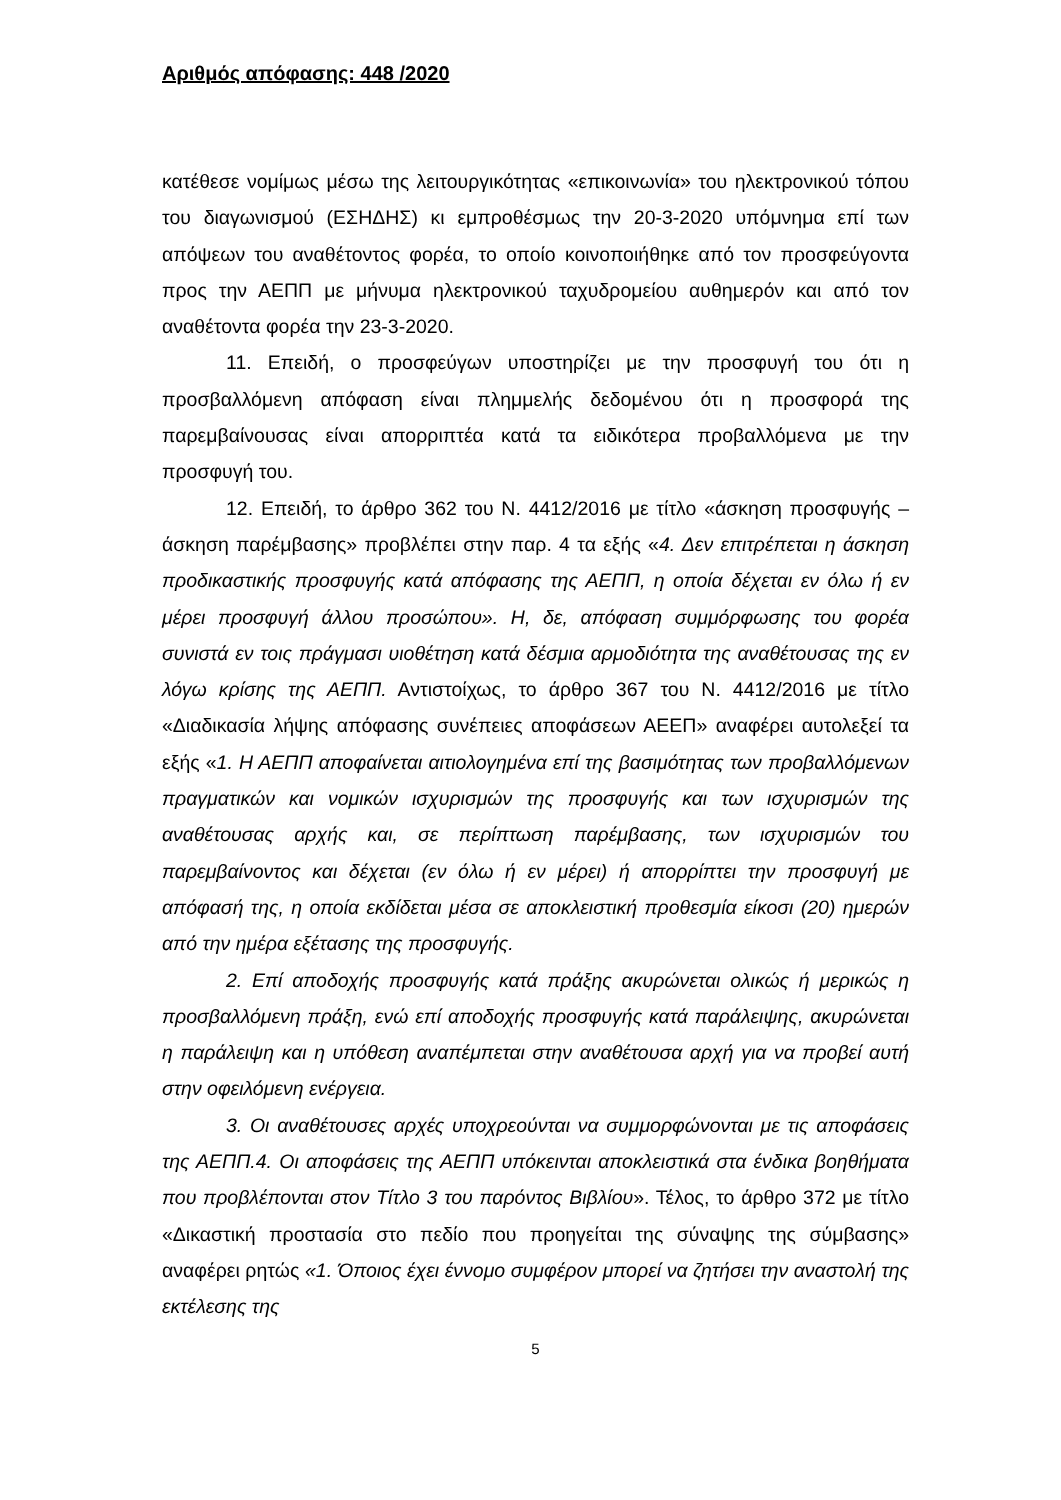Αριθμός απόφασης: 448 /2020
κατέθεσε νομίμως μέσω της λειτουργικότητας «επικοινωνία» του ηλεκτρονικού τόπου του διαγωνισμού (ΕΣΗΔΗΣ) κι εμπροθέσμως την 20-3-2020 υπόμνημα επί των απόψεων του αναθέτοντος φορέα, το οποίο κοινοποιήθηκε από τον προσφεύγοντα προς την ΑΕΠΠ με μήνυμα ηλεκτρονικού ταχυδρομείου αυθημερόν και από τον αναθέτοντα φορέα την 23-3-2020.
11. Επειδή, ο προσφεύγων υποστηρίζει με την προσφυγή του ότι η προσβαλλόμενη απόφαση είναι πλημμελής δεδομένου ότι η προσφορά της παρεμβαίνουσας είναι απορριπτέα κατά τα ειδικότερα προβαλλόμενα με την προσφυγή του.
12. Επειδή, το άρθρο 362 του Ν. 4412/2016 με τίτλο «άσκηση προσφυγής – άσκηση παρέμβασης» προβλέπει στην παρ. 4 τα εξής «4. Δεν επιτρέπεται η άσκηση προδικαστικής προσφυγής κατά απόφασης της ΑΕΠΠ, η οποία δέχεται εν όλω ή εν μέρει προσφυγή άλλου προσώπου». Η, δε, απόφαση συμμόρφωσης του φορέα συνιστά εν τοις πράγμασι υιοθέτηση κατά δέσμια αρμοδιότητα της αναθέτουσας της εν λόγω κρίσης της ΑΕΠΠ. Αντιστοίχως, το άρθρο 367 του Ν. 4412/2016 με τίτλο «Διαδικασία λήψης απόφασης συνέπειες αποφάσεων ΑΕΕΠ» αναφέρει αυτολεξεί τα εξής «1. Η ΑΕΠΠ αποφαίνεται αιτιολογημένα επί της βασιμότητας των προβαλλόμενων πραγματικών και νομικών ισχυρισμών της προσφυγής και των ισχυρισμών της αναθέτουσας αρχής και, σε περίπτωση παρέμβασης, των ισχυρισμών του παρεμβαίνοντος και δέχεται (εν όλω ή εν μέρει) ή απορρίπτει την προσφυγή με απόφασή της, η οποία εκδίδεται μέσα σε αποκλειστική προθεσμία είκοσι (20) ημερών από την ημέρα εξέτασης της προσφυγής.
2. Επί αποδοχής προσφυγής κατά πράξης ακυρώνεται ολικώς ή μερικώς η προσβαλλόμενη πράξη, ενώ επί αποδοχής προσφυγής κατά παράλειψης, ακυρώνεται η παράλειψη και η υπόθεση αναπέμπεται στην αναθέτουσα αρχή για να προβεί αυτή στην οφειλόμενη ενέργεια.
3. Οι αναθέτουσες αρχές υποχρεούνται να συμμορφώνονται με τις αποφάσεις της ΑΕΠΠ.4. Οι αποφάσεις της ΑΕΠΠ υπόκεινται αποκλειστικά στα ένδικα βοηθήματα που προβλέπονται στον Τίτλο 3 του παρόντος Βιβλίου». Τέλος, το άρθρο 372 με τίτλο «Δικαστική προστασία στο πεδίο που προηγείται της σύναψης της σύμβασης» αναφέρει ρητώς «1. Όποιος έχει έννομο συμφέρον μπορεί να ζητήσει την αναστολή της εκτέλεσης της
5